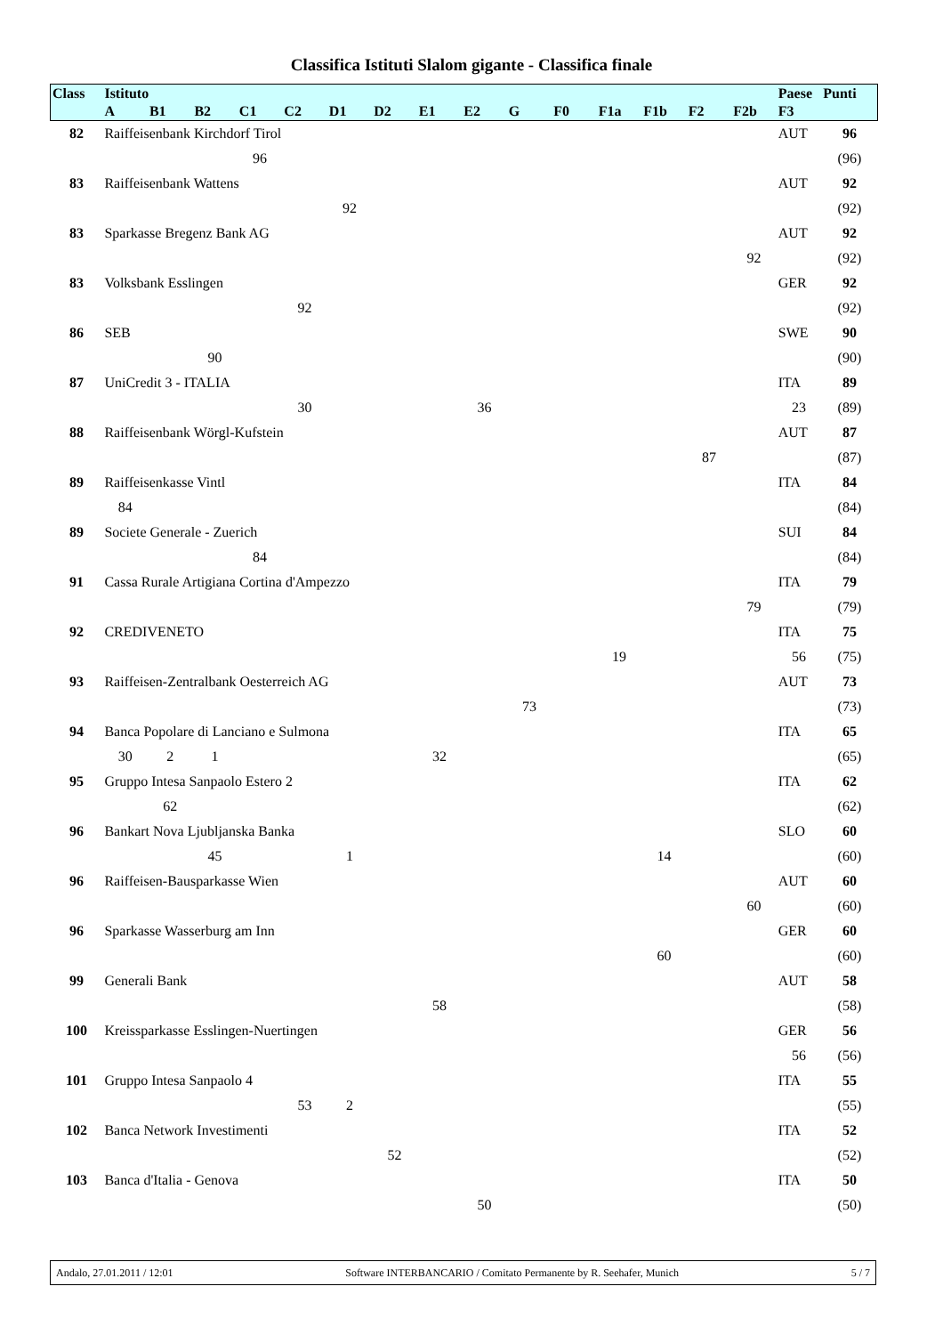Classifica Istituti Slalom gigante - Classifica finale
| Class | Istituto | | | | | | | | | | | | | | | Paese | Punti |
| --- | --- | --- | --- | --- | --- | --- | --- | --- | --- | --- | --- | --- | --- | --- | --- | --- | --- |
| | A | B1 | B2 | C1 | C2 | D1 | D2 | E1 | E2 | G | F0 | F1a | F1b | F2 | F2b | F3 | |
| 82 | Raiffeisenbank Kirchdorf Tirol | | | | | | | | | | | | | | | AUT | 96 |
| | | | | 96 | | | | | | | | | | | | | (96) |
| 83 | Raiffeisenbank Wattens | | | | | | | | | | | | | | | AUT | 92 |
| | | | | | | 92 | | | | | | | | | | | (92) |
| 83 | Sparkasse Bregenz Bank AG | | | | | | | | | | | | | | | AUT | 92 |
| | | | | | | | | | | | | | | | 92 | | (92) |
| 83 | Volksbank Esslingen | | | | | | | | | | | | | | | GER | 92 |
| | | | | | 92 | | | | | | | | | | | | (92) |
| 86 | SEB | | | | | | | | | | | | | | | SWE | 90 |
| | | | 90 | | | | | | | | | | | | | | (90) |
| 87 | UniCredit 3 - ITALIA | | | | | | | | | | | | | | | ITA | 89 |
| | | | | | 30 | | | | 36 | | | | | | | 23 | (89) |
| 88 | Raiffeisenbank Wörgl-Kufstein | | | | | | | | | | | | | | | AUT | 87 |
| | | | | | | | | | | | | | | 87 | | | (87) |
| 89 | Raiffeisenkasse Vintl | | | | | | | | | | | | | | | ITA | 84 |
| | 84 | | | | | | | | | | | | | | | | (84) |
| 89 | Societe Generale - Zuerich | | | | | | | | | | | | | | | SUI | 84 |
| | | | | 84 | | | | | | | | | | | | | (84) |
| 91 | Cassa Rurale Artigiana Cortina d'Ampezzo | | | | | | | | | | | | | | | ITA | 79 |
| | | | | | | | | | | | | | | | 79 | | (79) |
| 92 | CREDIVENETO | | | | | | | | | | | | | | | ITA | 75 |
| | | | | | | | | | | | | 19 | | | | 56 | (75) |
| 93 | Raiffeisen-Zentralbank Oesterreich AG | | | | | | | | | | | | | | | AUT | 73 |
| | | | | | | | | | | 73 | | | | | | | (73) |
| 94 | Banca Popolare di Lanciano e Sulmona | | | | | | | | | | | | | | | ITA | 65 |
| | 30 | 2 | 1 | | | | | 32 | | | | | | | | | (65) |
| 95 | Gruppo Intesa Sanpaolo Estero 2 | | | | | | | | | | | | | | | ITA | 62 |
| | | 62 | | | | | | | | | | | | | | | (62) |
| 96 | Bankart Nova Ljubljanska Banka | | | | | | | | | | | | | | | SLO | 60 |
| | | | 45 | | | 1 | | | | | | | 14 | | | | (60) |
| 96 | Raiffeisen-Bausparkasse Wien | | | | | | | | | | | | | | | AUT | 60 |
| | | | | | | | | | | | | | | | 60 | | (60) |
| 96 | Sparkasse Wasserburg am Inn | | | | | | | | | | | | | | | GER | 60 |
| | | | | | | | | | | | | | 60 | | | | (60) |
| 99 | Generali Bank | | | | | | | | | | | | | | | AUT | 58 |
| | | | | | | | | 58 | | | | | | | | | (58) |
| 100 | Kreissparkasse Esslingen-Nuertingen | | | | | | | | | | | | | | | GER | 56 |
| | | | | | | | | | | | | | | | | 56 | (56) |
| 101 | Gruppo Intesa Sanpaolo 4 | | | | | | | | | | | | | | | ITA | 55 |
| | | | | | 53 | 2 | | | | | | | | | | | (55) |
| 102 | Banca Network Investimenti | | | | | | | | | | | | | | | ITA | 52 |
| | | | | | | | 52 | | | | | | | | | | (52) |
| 103 | Banca d'Italia - Genova | | | | | | | | | | | | | | | ITA | 50 |
| | | | | | | | | | 50 | | | | | | | | (50) |
Andalo, 27.01.2011 / 12:01 Software INTERBANCARIO / Comitato Permanente by R. Seehafer, Munich 5 / 7